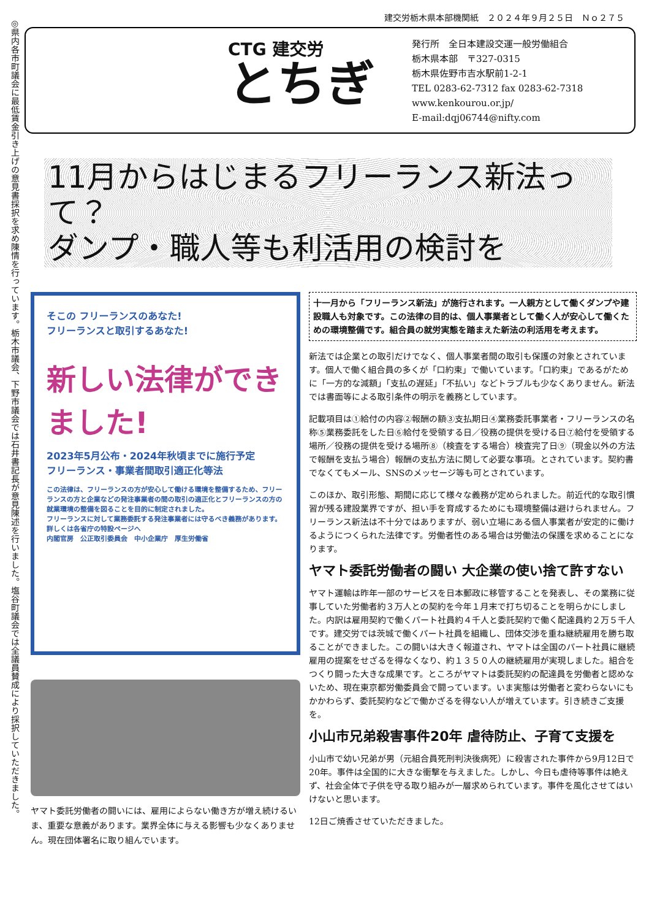建交労栃木県本部機関紙　２０２４年９月２５日　Ｎｏ２７５
◎県内各市町議会に最低賃金引き上げの意見書採択を求め陳情を行っています。栃木市議会、下野市議会では石井書記長が意見陳述を行いました。塩谷町議会では全議員賛成により採択していただきました。
CTG 建交労
とちぎ
発行所　全日本建設交運一般労働組合
栃木県本部　〒327-0315
栃木県佐野市吉水駅前1-2-1
TEL 0283-62-7312 fax 0283-62-7318
www.kenkourou.or.jp/
E-mail:dqj06744@nifty.com
11月からはじまるフリーランス新法って？
ダンプ・職人等も利活用の検討を
そこの フリーランスのあなた!
フリーランスと取引するあなた!
新しい法律ができました!
2023年5月公布・2024年秋頃までに施行予定
フリーランス・事業者間取引適正化等法
この法律は、フリーランスの方が安心して働ける環境を整備するため、フリーランスの方と企業などの発注事業者の間の取引の適正化とフリーランスの方の就業環境の整備を図ることを目的に制定されました。
フリーランスに対して業務委託する発注事業者には守るべき義務があります。
詳しくは各省庁の特設ページへ
内閣官房　公正取引委員会　中小企業庁　厚生労働省
ヤマト委託労働者の闘いには、雇用によらない働き方が増え続けるいま、重要な意義があります。業界全体に与える影響も少なくありません。現在団体署名に取り組んでいます。
十一月から「フリーランス新法」が施行されます。一人親方として働くダンプや建設職人も対象です。この法律の目的は、個人事業者として働く人が安心して働くための環境整備です。組合員の就労実態を踏まえた新法の利活用を考えます。
新法では企業との取引だけでなく、個人事業者間の取引も保護の対象とされています。個人で働く組合員の多くが「口約束」で働いています。「口約束」であるがために「一方的な減額」「支払の遅延」「不払い」などトラブルも少なくありません。新法では書面等による取引条件の明示を義務としています。
記載項目は①給付の内容②報酬の額③支払期日④業務委託事業者・フリーランスの名称⑤業務委託をした日⑥給付を受領する日／役務の提供を受ける日⑦給付を受領する場所／役務の提供を受ける場所⑧（検査をする場合）検査完了日⑨（現金以外の方法で報酬を支払う場合）報酬の支払方法に関して必要な事項。とされています。契約書でなくてもメール、SNSのメッセージ等も可とされています。
このほか、取引形態、期間に応じて様々な義務が定められました。前近代的な取引慣習が残る建設業界ですが、担い手を育成するためにも環境整備は避けられません。フリーランス新法は不十分ではありますが、弱い立場にある個人事業者が安定的に働けるようにつくられた法律です。労働者性のある場合は労働法の保護を求めることになります。
ヤマト委託労働者の闘い 大企業の使い捨て許すない
ヤマト運輸は昨年一部のサービスを日本郵政に移管することを発表し、その業務に従事していた労働者約３万人との契約を今年１月末で打ち切ることを明らかにしました。内訳は雇用契約で働くパート社員約４千人と委託契約で働く配達員約２万５千人です。建交労では茨城で働くパート社員を組織し、団体交渉を重ね継続雇用を勝ち取ることができました。この闘いは大きく報道され、ヤマトは全国のパート社員に継続雇用の提案をせざるを得なくなり、約１３５０人の継続雇用が実現しました。組合をつくり闘った大きな成果です。ところがヤマトは委託契約の配達員を労働者と認めないため、現在東京都労働委員会で闘っています。いま実態は労働者と変わらないにもかかわらず、委託契約などで働かざるを得ない人が増えています。引き続きご支援を。
小山市兄弟殺害事件20年 虐待防止、子育て支援を
小山市で幼い兄弟が男（元組合員死刑判決後病死）に殺害された事件から9月12日で20年。事件は全国的に大きな衝撃を与えました。しかし、今日も虐待等事件は絶えず、社会全体で子供を守る取り組みが一層求められています。事件を風化させてはいけないと思います。
12日ご焼香させていただきました。